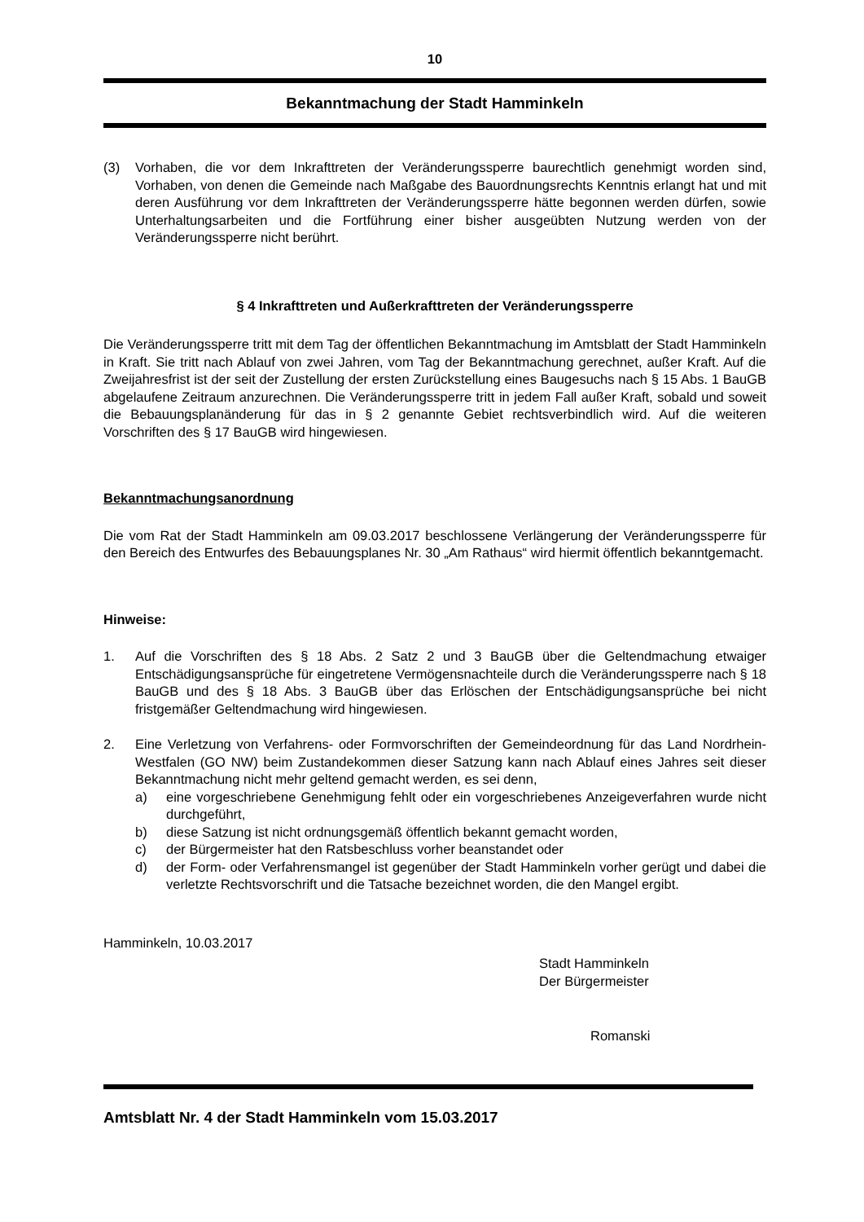10
Bekanntmachung der Stadt Hamminkeln
(3) Vorhaben, die vor dem Inkrafttreten der Veränderungssperre baurechtlich genehmigt worden sind, Vorhaben, von denen die Gemeinde nach Maßgabe des Bauordnungs­rechts Kenntnis erlangt hat und mit deren Ausführung vor dem Inkrafttreten der Verän­derungssperre hätte begonnen werden dürfen, sowie Unterhaltungsarbeiten und die Fortführung einer bisher ausgeübten Nutzung werden von der Veränderungssperre nicht berührt.
§ 4 Inkrafttreten und Außerkrafttreten der Veränderungssperre
Die Veränderungssperre tritt mit dem Tag der öffentlichen Bekanntmachung im Amtsblatt der Stadt Hamminkeln in Kraft. Sie tritt nach Ablauf von zwei Jahren, vom Tag der Bekanntma­chung gerechnet, außer Kraft. Auf die Zweijahresfrist ist der seit der Zustellung der ersten Zurückstellung eines Baugesuchs nach § 15 Abs. 1 BauGB abgelaufene Zeitraum anzurech­nen. Die Veränderungssperre tritt in jedem Fall außer Kraft, sobald und soweit die Be­bauungsplanänderung für das in § 2 genannte Gebiet rechtsverbindlich wird. Auf die weite­ren Vorschriften des § 17 BauGB wird hingewiesen.
Bekanntmachungsanordnung
Die vom Rat der Stadt Hamminkeln am 09.03.2017 beschlossene Verlängerung der Verän­derungssperre für den Bereich des Entwurfes des Bebauungsplanes Nr. 30 „Am Rathaus“ wird hiermit öffentlich bekanntgemacht.
Hinweise:
1. Auf die Vorschriften des § 18 Abs. 2 Satz 2 und 3 BauGB über die Geltendmachung etwaiger Entschädigungsansprüche für eingetretene Vermögensnachteile durch die Ver­änderungssperre nach § 18 BauGB und des § 18 Abs. 3 BauGB über das Erlöschen der Entschädigungsansprüche bei nicht fristgemäßer Geltendmachung wird hingewiesen.
2. Eine Verletzung von Verfahrens- oder Formvorschriften der Gemeindeordnung für das Land Nordrhein-Westfalen (GO NW) beim Zustandekommen dieser Satzung kann nach Ablauf eines Jahres seit dieser Bekanntmachung nicht mehr geltend gemacht werden, es sei denn,
a) eine vorgeschriebene Genehmigung fehlt oder ein vorgeschriebenes Anzeigeverfah­ren wurde nicht durchgeführt,
b) diese Satzung ist nicht ordnungsgemäß öffentlich bekannt gemacht worden,
c) der Bürgermeister hat den Ratsbeschluss vorher beanstandet oder
d) der Form- oder Verfahrensmangel ist gegenüber der Stadt Hamminkeln vorher ge­rügt und dabei die verletzte Rechtsvorschrift und die Tatsache bezeichnet worden, die den Mangel ergibt.
Hamminkeln, 10.03.2017
Stadt Hamminkeln
Der Bürgermeister
Romanski
Amtsblatt Nr. 4 der Stadt Hamminkeln vom 15.03.2017